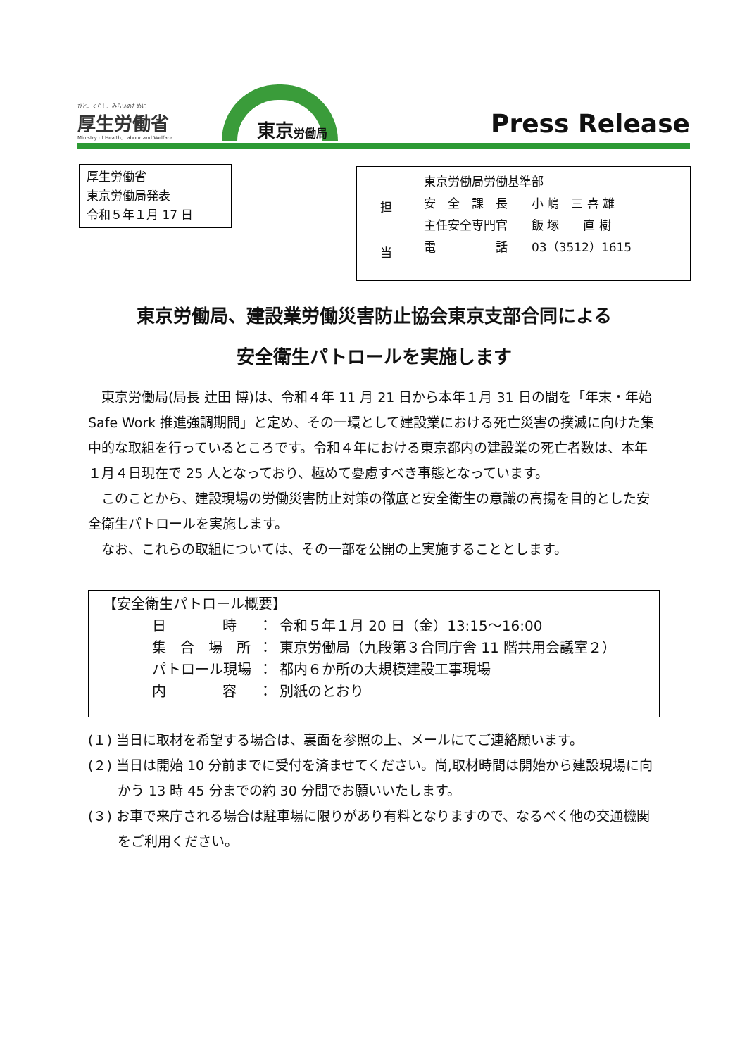ひと、くらし、みらいのために
厚生労働省
Ministry of Health, Labour and Welfare
東京労働局 Press Release
厚生労働省
東京労働局発表
令和５年１月 17 日
| 担 当 | 東京労働局労働基準部 安 全 課 長 小 嶋 三 喜 雄 主任安全専門官 飯 塚 直 樹 電 話 03（3512）1615 |
東京労働局、建設業労働災害防止協会東京支部合同による
安全衛生パトロールを実施します
東京労働局(局長 辻田 博)は、令和４年 11 月 21 日から本年１月 31 日の間を「年末・年始 Safe Work 推進強調期間」と定め、その一環として建設業における死亡災害の撲滅に向けた集中的な取組を行っているところです。令和４年における東京都内の建設業の死亡者数は、本年１月４日現在で 25 人となっており、極めて憂慮すべき事態となっています。
このことから、建設現場の労働災害防止対策の徹底と安全衛生の意識の高揚を目的とした安全衛生パトロールを実施します。
なお、これらの取組については、その一部を公開の上実施することとします。
【安全衛生パトロール概要】
| 日 時 | ： | 令和５年１月 20 日（金）13:15～16:00 |
| 集 合 場 所 | ： | 東京労働局（九段第３合同庁舎 11 階共用会議室２） |
| パトロール現場 | ： | 都内６か所の大規模建設工事現場 |
| 内 容 | ： | 別紙のとおり |
(１) 当日に取材を希望する場合は、裏面を参照の上、メールにてご連絡願います。
(２) 当日は開始 10 分前までに受付を済ませてください。尚,取材時間は開始から建設現場に向かう 13 時 45 分までの約 30 分間でお願いいたします。
(３) お車で来庁される場合は駐車場に限りがあり有料となりますので、なるべく他の交通機関をご利用ください。